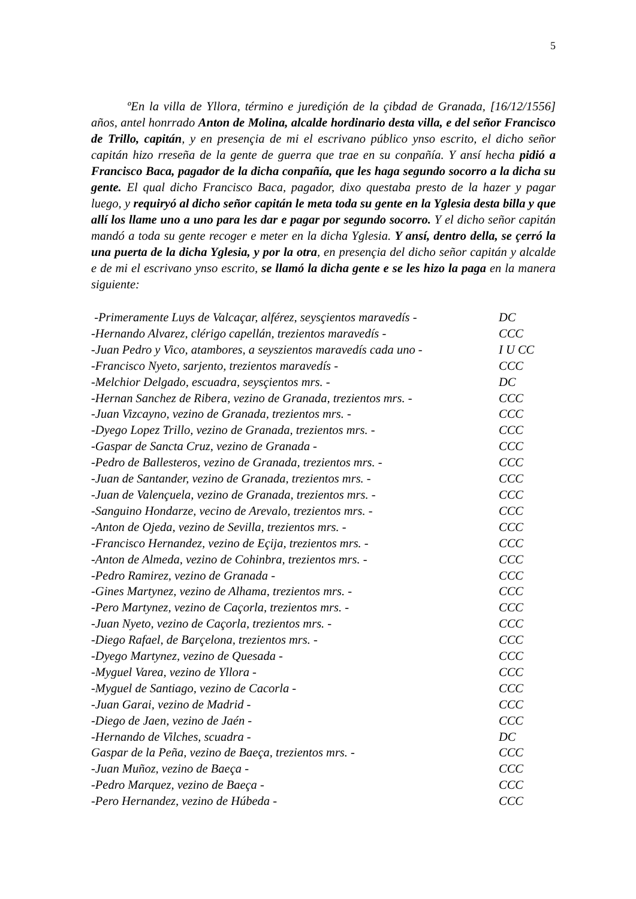5
ºEn la villa de Yllora, término e jurediçión de la çibdad de Granada, [16/12/1556] años, antel honrrado Anton de Molina, alcalde hordinario desta villa, e del señor Francisco de Trillo, capitán, y en presençia de mi el escrivano público ynso escrito, el dicho señor capitán hizo rreseña de la gente de guerra que trae en su conpañía. Y ansí hecha pidió a Francisco Baca, pagador de la dicha conpañía, que les haga segundo socorro a la dicha su gente. El qual dicho Francisco Baca, pagador, dixo questaba presto de la hazer y pagar luego, y requiryó al dicho señor capitán le meta toda su gente en la Yglesia desta billa y que allí los llame uno a uno para les dar e pagar por segundo socorro. Y el dicho señor capitán mandó a toda su gente recoger e meter en la dicha Yglesia. Y ansí, dentro della, se çerró la una puerta de la dicha Yglesia, y por la otra, en presençia del dicho señor capitán y alcalde e de mi el escrivano ynso escrito, se llamó la dicha gente e se les hizo la paga en la manera siguiente:
| -Primeramente Luys de Valcaçar, alférez, seysçientos maravedís - | DC |
| -Hernando Alvarez, clérigo capellán, trezientos maravedís - | CCC |
| -Juan Pedro y Vico, atambores, a seyszientos maravedís cada uno - | I U CC |
| -Francisco Nyeto, sarjento, trezientos maravedís - | CCC |
| -Melchior Delgado, escuadra, seysçientos mrs. - | DC |
| -Hernan Sanchez de Ribera, vezino de Granada, trezientos mrs. - | CCC |
| -Juan Vizcayno, vezino de Granada, trezientos mrs. - | CCC |
| -Dyego Lopez Trillo, vezino de Granada, trezientos mrs. - | CCC |
| -Gaspar de Sancta Cruz, vezino de Granada - | CCC |
| -Pedro de Ballesteros, vezino de Granada, trezientos mrs. - | CCC |
| -Juan de Santander, vezino de Granada, trezientos mrs. - | CCC |
| -Juan de Valençuela, vezino de Granada, trezientos mrs. - | CCC |
| -Sanguino Hondarze, vecino de Arevalo, trezientos mrs. - | CCC |
| -Anton de Ojeda, vezino de Sevilla, trezientos mrs. - | CCC |
| -Francisco Hernandez, vezino de Eçija, trezientos mrs. - | CCC |
| -Anton de Almeda, vezino de Cohinbra, trezientos mrs. - | CCC |
| -Pedro Ramirez, vezino de Granada - | CCC |
| -Gines Martynez, vezino de Alhama, trezientos mrs. - | CCC |
| -Pero Martynez, vezino de Caçorla, trezientos mrs. - | CCC |
| -Juan Nyeto, vezino de Caçorla, trezientos mrs. - | CCC |
| -Diego Rafael, de Barçelona, trezientos mrs. - | CCC |
| -Dyego Martynez, vezino de Quesada - | CCC |
| -Myguel Varea, vezino de Yllora - | CCC |
| -Myguel de Santiago, vezino de Cacorla - | CCC |
| -Juan Garai, vezino de Madrid - | CCC |
| -Diego de Jaen, vezino de Jaén - | CCC |
| -Hernando de Vilches, scuadra - | DC |
| Gaspar de la Peña, vezino de Baeça, trezientos mrs. - | CCC |
| -Juan Muñoz, vezino de Baeça - | CCC |
| -Pedro Marquez, vezino de Baeça - | CCC |
| -Pero Hernandez, vezino de Húbeda - | CCC |